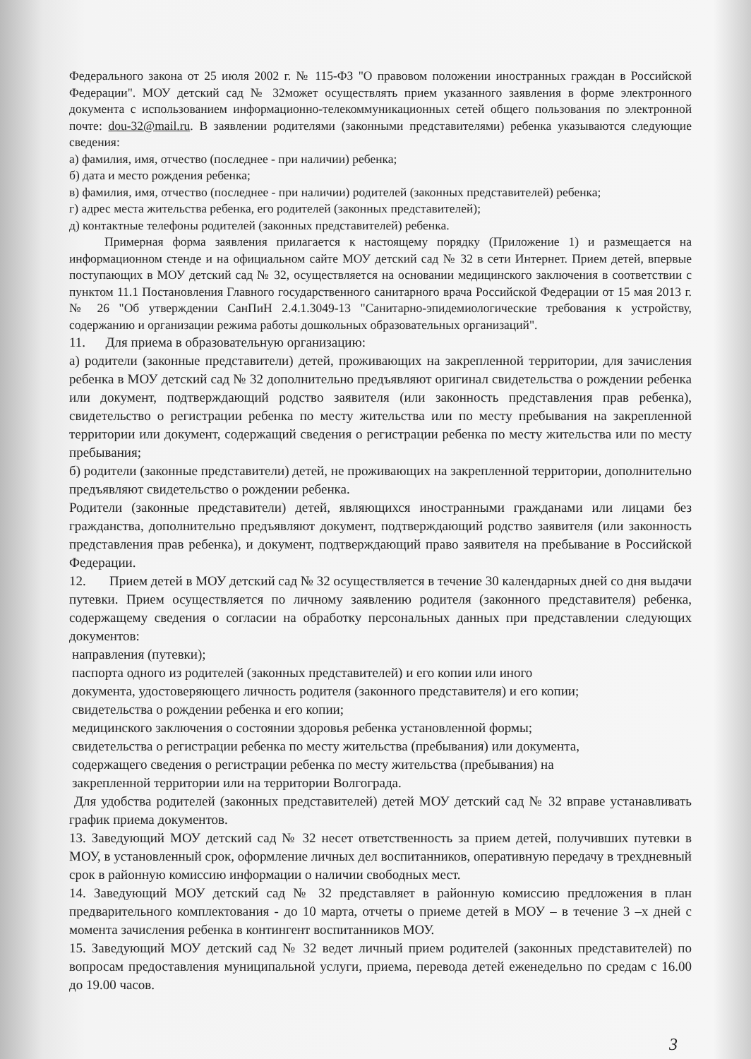Федерального закона от 25 июля 2002 г. № 115-ФЗ "О правовом положении иностранных граждан в Российской Федерации". МОУ детский сад № 32может осуществлять прием указанного заявления в форме электронного документа с использованием информационно-телекоммуникационных сетей общего пользования по электронной почте: dou-32@mail.ru. В заявлении родителями (законными представителями) ребенка указываются следующие сведения:
а) фамилия, имя, отчество (последнее - при наличии) ребенка;
б) дата и место рождения ребенка;
в) фамилия, имя, отчество (последнее - при наличии) родителей (законных представителей) ребенка;
г) адрес места жительства ребенка, его родителей (законных представителей);
д) контактные телефоны родителей (законных представителей) ребенка.
Примерная форма заявления прилагается к настоящему порядку (Приложение 1) и размещается на информационном стенде и на официальном сайте МОУ детский сад № 32 в сети Интернет. Прием детей, впервые поступающих в МОУ детский сад № 32, осуществляется на основании медицинского заключения в соответствии с пунктом 11.1 Постановления Главного государственного санитарного врача Российской Федерации от 15 мая 2013 г. № 26 "Об утверждении СанПиН 2.4.1.3049-13 "Санитарно-эпидемиологические требования к устройству, содержанию и организации режима работы дошкольных образовательных организаций".
11. Для приема в образовательную организацию:
а) родители (законные представители) детей, проживающих на закрепленной территории, для зачисления ребенка в МОУ детский сад № 32 дополнительно предъявляют оригинал свидетельства о рождении ребенка или документ, подтверждающий родство заявителя (или законность представления прав ребенка), свидетельство о регистрации ребенка по месту жительства или по месту пребывания на закрепленной территории или документ, содержащий сведения о регистрации ребенка по месту жительства или по месту пребывания;
б) родители (законные представители) детей, не проживающих на закрепленной территории, дополнительно предъявляют свидетельство о рождении ребенка.
Родители (законные представители) детей, являющихся иностранными гражданами или лицами без гражданства, дополнительно предъявляют документ, подтверждающий родство заявителя (или законность представления прав ребенка), и документ, подтверждающий право заявителя на пребывание в Российской Федерации.
12. Прием детей в МОУ детский сад № 32 осуществляется в течение 30 календарных дней со дня выдачи путевки. Прием осуществляется по личному заявлению родителя (законного представителя) ребенка, содержащему сведения о согласии на обработку персональных данных при представлении следующих документов:
направления (путевки);
паспорта одного из родителей (законных представителей) и его копии или иного
документа, удостоверяющего личность родителя (законного представителя) и его копии;
свидетельства о рождении ребенка и его копии;
медицинского заключения о состоянии здоровья ребенка установленной формы;
свидетельства о регистрации ребенка по месту жительства (пребывания) или документа,
содержащего сведения о регистрации ребенка по месту жительства (пребывания) на
закрепленной территории или на территории Волгограда.
Для удобства родителей (законных представителей) детей МОУ детский сад № 32 вправе устанавливать график приема документов.
13. Заведующий МОУ детский сад № 32 несет ответственность за прием детей, получивших путевки в МОУ, в установленный срок, оформление личных дел воспитанников, оперативную передачу в трехдневный срок в районную комиссию информации о наличии свободных мест.
14. Заведующий МОУ детский сад № 32 представляет в районную комиссию предложения в план предварительного комплектования - до 10 марта, отчеты о приеме детей в МОУ – в течение 3 –х дней с момента зачисления ребенка в контингент воспитанников МОУ.
15. Заведующий МОУ детский сад № 32 ведет личный прием родителей (законных представителей) по вопросам предоставления муниципальной услуги, приема, перевода детей еженедельно по средам с 16.00 до 19.00 часов.
3